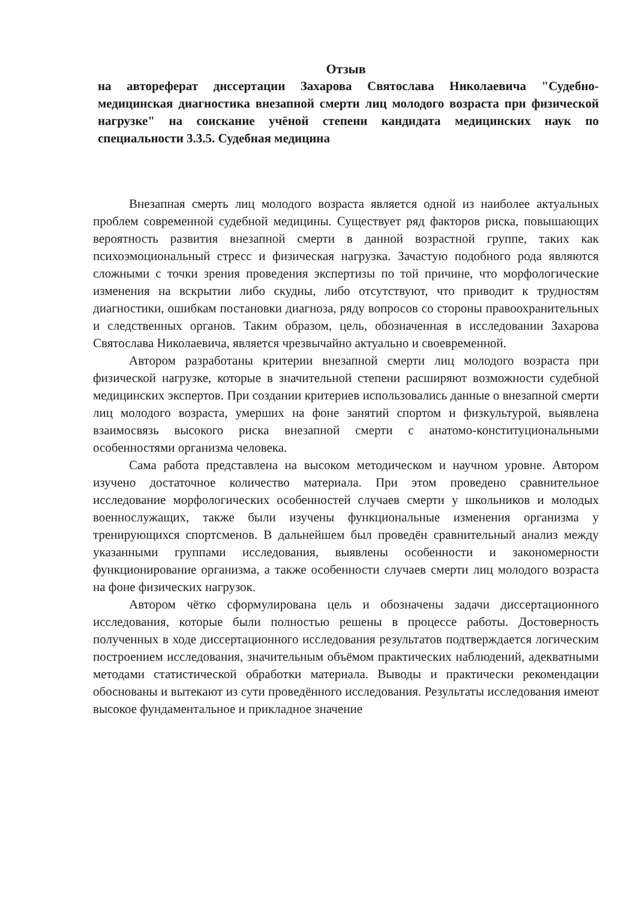Отзыв
на автореферат диссертации Захарова Святослава Николаевича "Судебно-медицинская диагностика внезапной смерти лиц молодого возраста при физической нагрузке" на соискание учёной степени кандидата медицинских наук по специальности 3.3.5. Судебная медицина
Внезапная смерть лиц молодого возраста является одной из наиболее актуальных проблем современной судебной медицины. Существует ряд факторов риска, повышающих вероятность развития внезапной смерти в данной возрастной группе, таких как психоэмоциональный стресс и физическая нагрузка. Зачастую подобного рода являются сложными с точки зрения проведения экспертизы по той причине, что морфологические изменения на вскрытии либо скудны, либо отсутствуют, что приводит к трудностям диагностики, ошибкам постановки диагноза, ряду вопросов со стороны правоохранительных и следственных органов. Таким образом, цель, обозначенная в исследовании Захарова Святослава Николаевича, является чрезвычайно актуально и своевременной.
Автором разработаны критерии внезапной смерти лиц молодого возраста при физической нагрузке, которые в значительной степени расширяют возможности судебной медицинских экспертов. При создании критериев использовались данные о внезапной смерти лиц молодого возраста, умерших на фоне занятий спортом и физкультурой, выявлена взаимосвязь высокого риска внезапной смерти с анатомо-конституциональными особенностями организма человека.
Сама работа представлена на высоком методическом и научном уровне. Автором изучено достаточное количество материала. При этом проведено сравнительное исследование морфологических особенностей случаев смерти у школьников и молодых военнослужащих, также были изучены функциональные изменения организма у тренирующихся спортсменов. В дальнейшем был проведён сравнительный анализ между указанными группами исследования, выявлены особенности и закономерности функционирование организма, а также особенности случаев смерти лиц молодого возраста на фоне физических нагрузок.
Автором чётко сформулирована цель и обозначены задачи диссертационного исследования, которые были полностью решены в процессе работы. Достоверность полученных в ходе диссертационного исследования результатов подтверждается логическим построением исследования, значительным объёмом практических наблюдений, адекватными методами статистической обработки материала. Выводы и практически рекомендации обоснованы и вытекают из сути проведённого исследования. Результаты исследования имеют высокое фундаментальное и прикладное значение